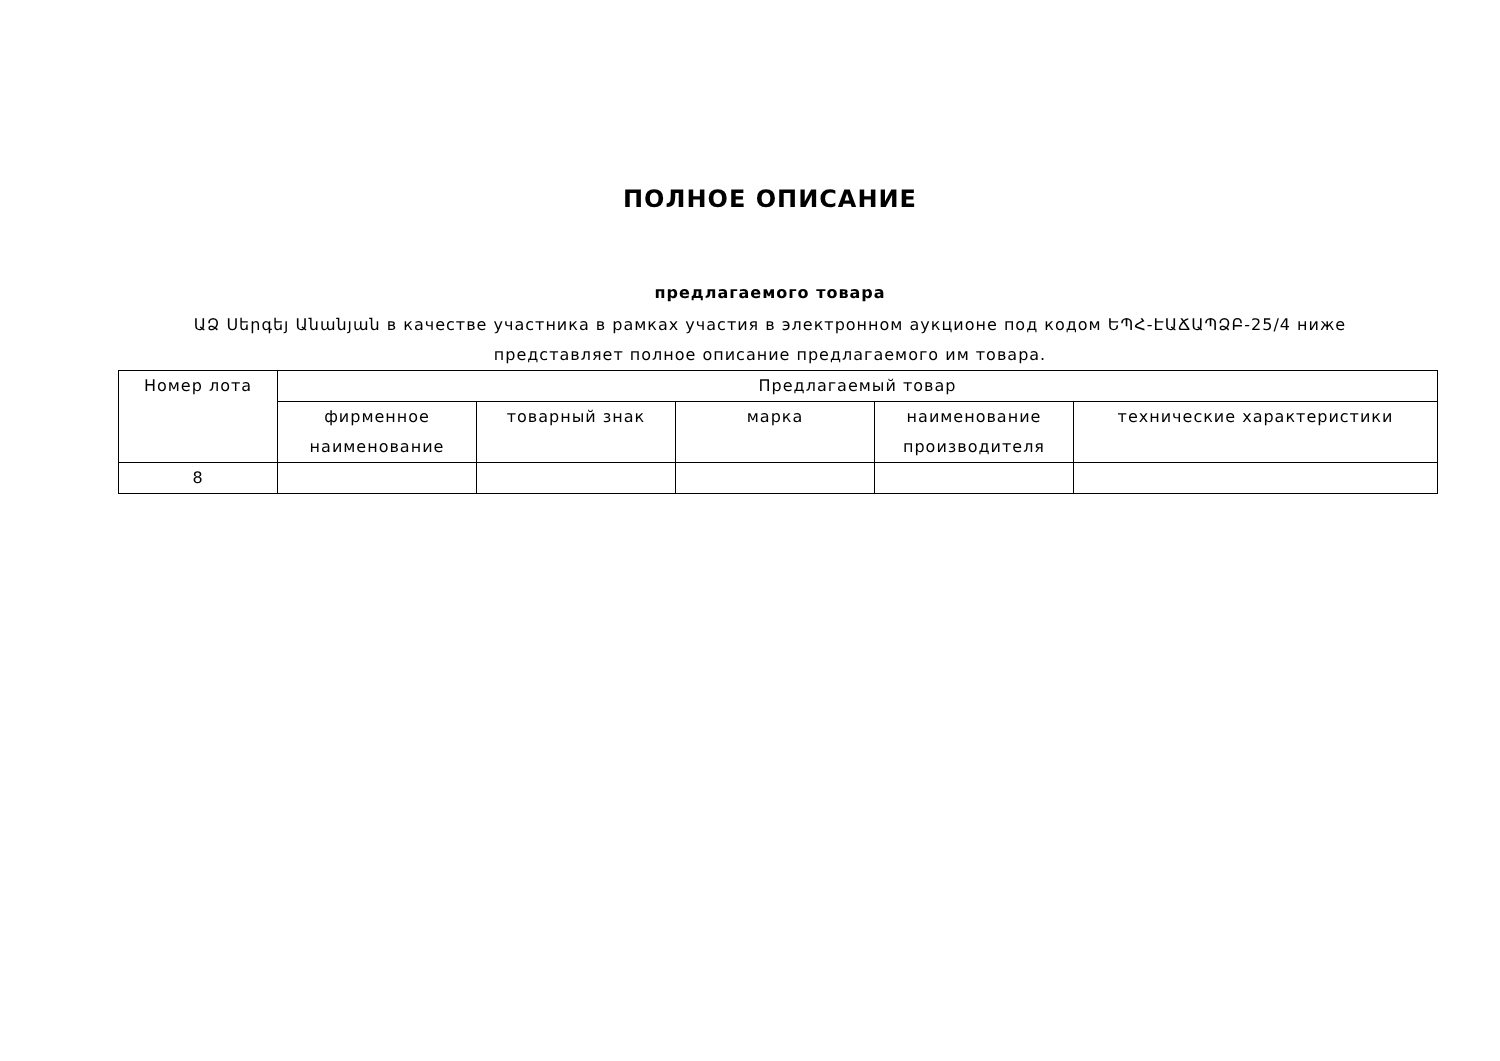ПОЛНОЕ ОПИСАНИЕ
предлагаемого товара
ԱՁ Սերգեյ Անանյան в качестве участника в рамках участия в электронном аукционе под кодом ԵՊՀ-ԷԱՃԱՊՁԲ-25/4 ниже представляет полное описание предлагаемого им товара.
| Номер лота | Предлагаемый товар | | | | |
| --- | --- | --- | --- | --- | --- |
| | фирменное наименование | товарный знак | марка | наименование производителя | технические характеристики |
| 8 | | | | | |